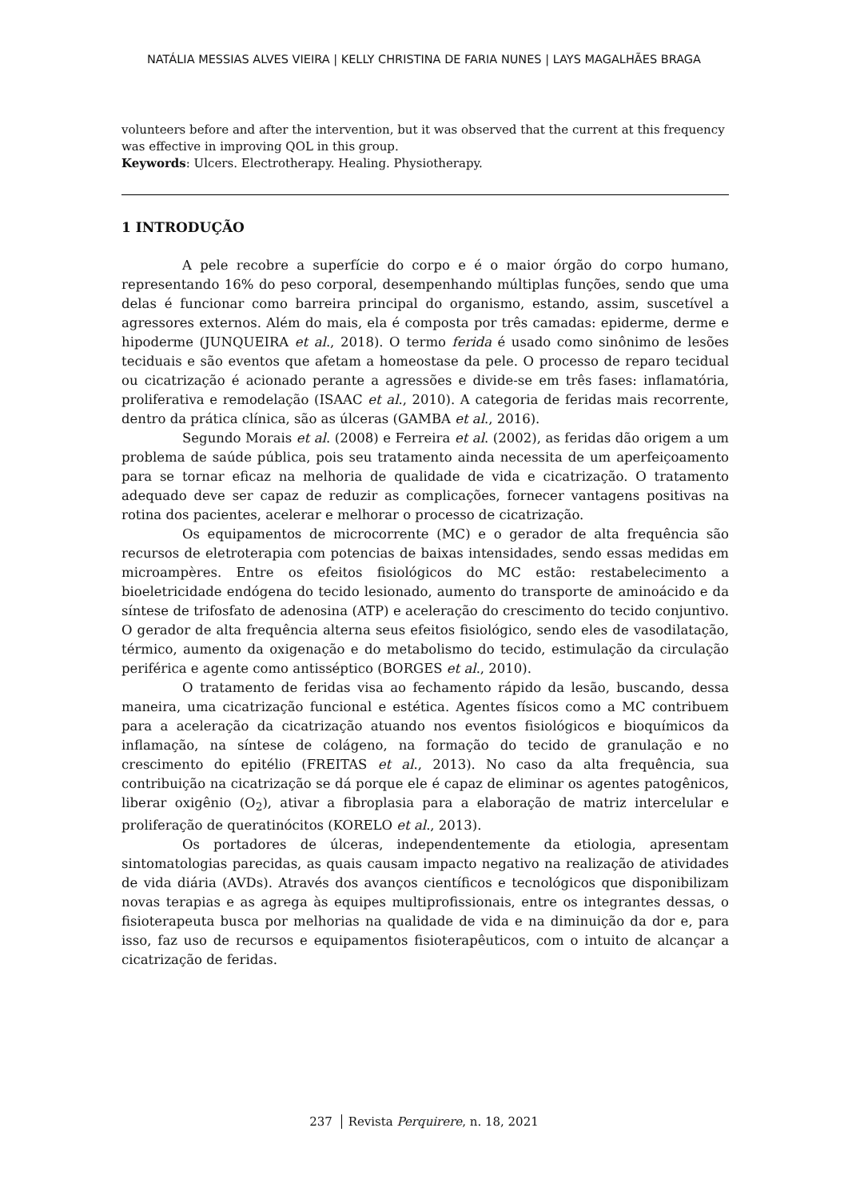NATÁLIA MESSIAS ALVES VIEIRA | KELLY CHRISTINA DE FARIA NUNES | LAYS MAGALHÃES BRAGA
volunteers before and after the intervention, but it was observed that the current at this frequency was effective in improving QOL in this group.
Keywords: Ulcers. Electrotherapy. Healing. Physiotherapy.
1 INTRODUÇÃO
A pele recobre a superfície do corpo e é o maior órgão do corpo humano, representando 16% do peso corporal, desempenhando múltiplas funções, sendo que uma delas é funcionar como barreira principal do organismo, estando, assim, suscetível a agressores externos. Além do mais, ela é composta por três camadas: epiderme, derme e hipoderme (JUNQUEIRA et al., 2018). O termo ferida é usado como sinônimo de lesões teciduais e são eventos que afetam a homeostase da pele. O processo de reparo tecidual ou cicatrização é acionado perante a agressões e divide-se em três fases: inflamatória, proliferativa e remodelação (ISAAC et al., 2010). A categoria de feridas mais recorrente, dentro da prática clínica, são as úlceras (GAMBA et al., 2016).
Segundo Morais et al. (2008) e Ferreira et al. (2002), as feridas dão origem a um problema de saúde pública, pois seu tratamento ainda necessita de um aperfeiçoamento para se tornar eficaz na melhoria de qualidade de vida e cicatrização. O tratamento adequado deve ser capaz de reduzir as complicações, fornecer vantagens positivas na rotina dos pacientes, acelerar e melhorar o processo de cicatrização.
Os equipamentos de microcorrente (MC) e o gerador de alta frequência são recursos de eletroterapia com potencias de baixas intensidades, sendo essas medidas em microampères. Entre os efeitos fisiológicos do MC estão: restabelecimento a bioeletricidade endógena do tecido lesionado, aumento do transporte de aminoácido e da síntese de trifosfato de adenosina (ATP) e aceleração do crescimento do tecido conjuntivo. O gerador de alta frequência alterna seus efeitos fisiológico, sendo eles de vasodilatação, térmico, aumento da oxigenação e do metabolismo do tecido, estimulação da circulação periférica e agente como antisséptico (BORGES et al., 2010).
O tratamento de feridas visa ao fechamento rápido da lesão, buscando, dessa maneira, uma cicatrização funcional e estética. Agentes físicos como a MC contribuem para a aceleração da cicatrização atuando nos eventos fisiológicos e bioquímicos da inflamação, na síntese de colágeno, na formação do tecido de granulação e no crescimento do epitélio (FREITAS et al., 2013). No caso da alta frequência, sua contribuição na cicatrização se dá porque ele é capaz de eliminar os agentes patogênicos, liberar oxigênio (O<sub>2</sub>), ativar a fibroplasia para a elaboração de matriz intercelular e proliferação de queratinócitos (KORELO et al., 2013).
Os portadores de úlceras, independentemente da etiologia, apresentam sintomatologias parecidas, as quais causam impacto negativo na realização de atividades de vida diária (AVDs). Através dos avanços científicos e tecnológicos que disponibilizam novas terapias e as agrega às equipes multiprofissionais, entre os integrantes dessas, o fisioterapeuta busca por melhorias na qualidade de vida e na diminuição da dor e, para isso, faz uso de recursos e equipamentos fisioterapêuticos, com o intuito de alcançar a cicatrização de feridas.
237 Revista Perquirere, n. 18, 2021